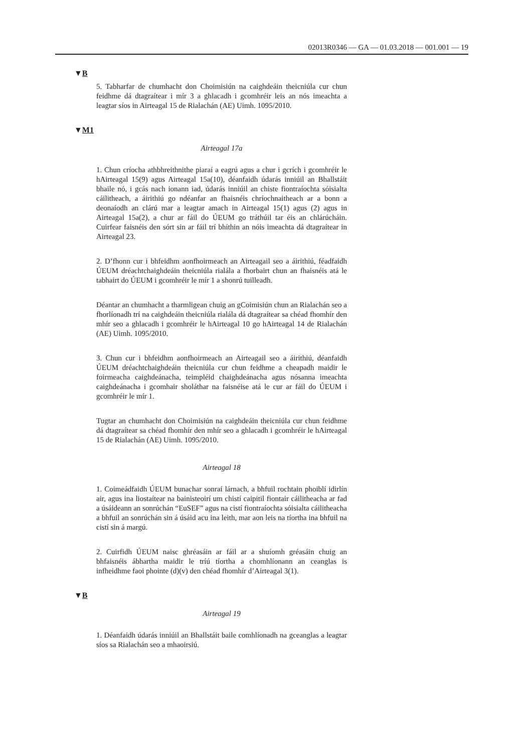02013R0346 — GA — 01.03.2018 — 001.001 — 19
▼B
5. Tabharfar de chumhacht don Choimisiún na caighdeáin theicniúla cur chun feidhme dá dtagraítear i mír 3 a ghlacadh i gcomhréir leis an nós imeachta a leagtar síos in Airteagal 15 de Rialachán (AE) Uimh. 1095/2010.
▼M1
Airteagal 17a
1. Chun críocha athbhreithnithe piaraí a eagrú agus a chur i gcrích i gcomhréir le hAirteagal 15(9) agus Airteagal 15a(10), déanfaidh údarás inniúil an Bhallstáit bhaile nó, i gcás nach ionann iad, údarás inniúil an chiste fiontraíochta sóisialta cáilitheach, a áirithiú go ndéanfar an fhaisnéis chríochnaitheach ar a bonn a deonaíodh an clárú mar a leagtar amach in Airteagal 15(1) agus (2) agus in Airteagal 15a(2), a chur ar fáil do ÚEUM go tráthúil tar éis an chlárúcháin. Cuirfear faisnéis den sórt sin ar fáil trí bhíthin an nóis imeachta dá dtagraítear in Airteagal 23.
2. D’fhonn cur i bhfeidhm aonfhoirmeach an Airteagail seo a áirithiú, féadfaidh ÚEUM dréachtchaighdeáin theicniúla rialála a fhorbairt chun an fhaisnéis atá le tabhairt do ÚEUM i gcomhréir le mír 1 a shonrú tuilleadh.
Déantar an chumhacht a tharmligean chuig an gCoimisiún chun an Rialachán seo a fhorlíonadh trí na caighdeáin theicniúla rialála dá dtagraítear sa chéad fhomhír den mhír seo a ghlacadh i gcomhréir le hAirteagal 10 go hAirteagal 14 de Rialachán (AE) Uimh. 1095/2010.
3. Chun cur i bhfeidhm aonfhoirmeach an Airteagail seo a áirithiú, déanfaidh ÚEUM dréachtchaighdeáin theicniúla cur chun feidhme a cheapadh maidir le foirmeacha caighdeánacha, teimpléid chaigh­deánacha agus nósanna imeachta caighdeánacha i gcomhair sholáthar na faisnéise atá le cur ar fáil do ÚEUM i gcomhréir le mír 1.
Tugtar an chumhacht don Choimisiún na caighdeáin theicniúla cur chun feidhme dá dtagraítear sa chéad fhomhír den mhír seo a ghlacadh i gcomhréir le hAirteagal 15 de Rialachán (AE) Uimh. 1095/2010.
Airteagal 18
1. Coimeádfaidh ÚEUM bunachar sonraí lárnach, a bhfuil rochtain phoiblí idirlín air, agus ina liostaítear na bainisteoirí um chistí caipitil fiontair cáilitheacha ar fad a úsáideann an sonrúchán “EuSEF” agus na cistí fiontraíochta sóisialta cáilitheacha a bhfuil an sonrúchán sin á úsáid acu ina leith, mar aon leis na tíortha ina bhfuil na cistí sin á margú.
2. Cuirfidh ÚEUM naisc ghréasáin ar fáil ar a shuíomh gréasáin chuig an bhfaisnéis ábhartha maidir le tríú tíortha a chomhlíonann an ceanglas is infheidhme faoi phointe (d)(v) den chéad fhomhír d’Air­teagal 3(1).
▼B
Airteagal 19
1. Déanfaidh údarás inniúil an Bhallstáit baile comhlíonadh na gceanglas a leagtar síos sa Rialachán seo a mhaoirsiú.